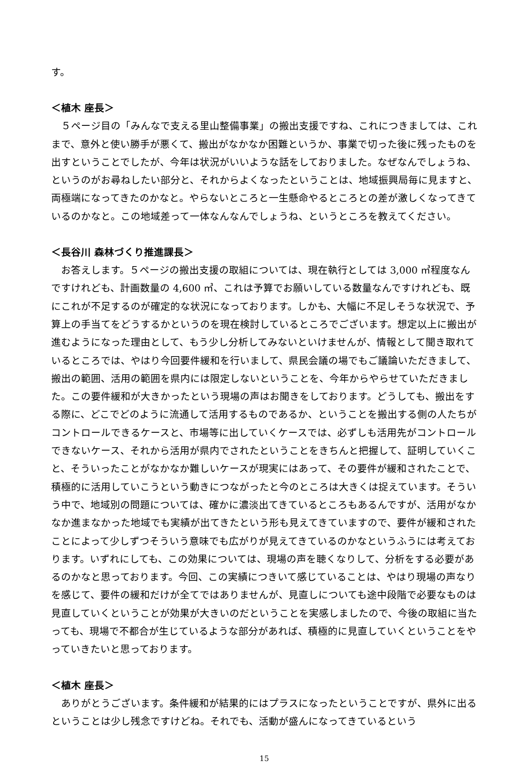す。
＜植木 座長＞
　５ページ目の「みんなで支える里山整備事業」の搬出支援ですね、これにつきましては、これまで、意外と使い勝手が悪くて、搬出がなかなか困難というか、事業で切った後に残ったものを出すということでしたが、今年は状況がいいような話をしておりました。なぜなんでしょうね、というのがお尋ねしたい部分と、それからよくなったということは、地域振興局毎に見ますと、両極端になってきたのかなと。やらないところと一生懸命やるところとの差が激しくなってきているのかなと。この地域差って一体なんなんでしょうね、というところを教えてください。
＜長谷川 森林づくり推進課長＞
　お答えします。５ページの搬出支援の取組については、現在執行としては 3,000 ㎥程度なんですけれども、計画数量の 4,600 ㎥、これは予算でお願いしている数量なんですけれども、既にこれが不足するのが確定的な状況になっております。しかも、大幅に不足しそうな状況で、予算上の手当てをどうするかというのを現在検討しているところでございます。想定以上に搬出が進むようになった理由として、もう少し分析してみないといけませんが、情報として聞き取れているところでは、やはり今回要件緩和を行いまして、県民会議の場でもご議論いただきまして、搬出の範囲、活用の範囲を県内には限定しないということを、今年からやらせていただきました。この要件緩和が大きかったという現場の声はお聞きをしております。どうしても、搬出をする際に、どこでどのように流通して活用するものであるか、ということを搬出する側の人たちがコントロールできるケースと、市場等に出していくケースでは、必ずしも活用先がコントロールできないケース、それから活用が県内でされたということをきちんと把握して、証明していくこと、そういったことがなかなか難しいケースが現実にはあって、その要件が緩和されたことで、積極的に活用していこうという動きにつながったと今のところは大きくは捉えています。そういう中で、地域別の問題については、確かに濃淡出てきているところもあるんですが、活用がなかなか進まなかった地域でも実績が出てきたという形も見えてきていますので、要件が緩和されたことによって少しずつそういう意味でも広がりが見えてきているのかなというふうには考えております。いずれにしても、この効果については、現場の声を聴くなりして、分析をする必要があるのかなと思っております。今回、この実績につきいて感じていることは、やはり現場の声なりを感じて、要件の緩和だけが全てではありませんが、見直しについても途中段階で必要なものは見直していくということが効果が大きいのだということを実感しましたので、今後の取組に当たっても、現場で不都合が生じているような部分があれば、積極的に見直していくということをやっていきたいと思っております。
＜植木 座長＞
　ありがとうございます。条件緩和が結果的にはプラスになったということですが、県外に出るということは少し残念ですけどね。それでも、活動が盛んになってきているという
15